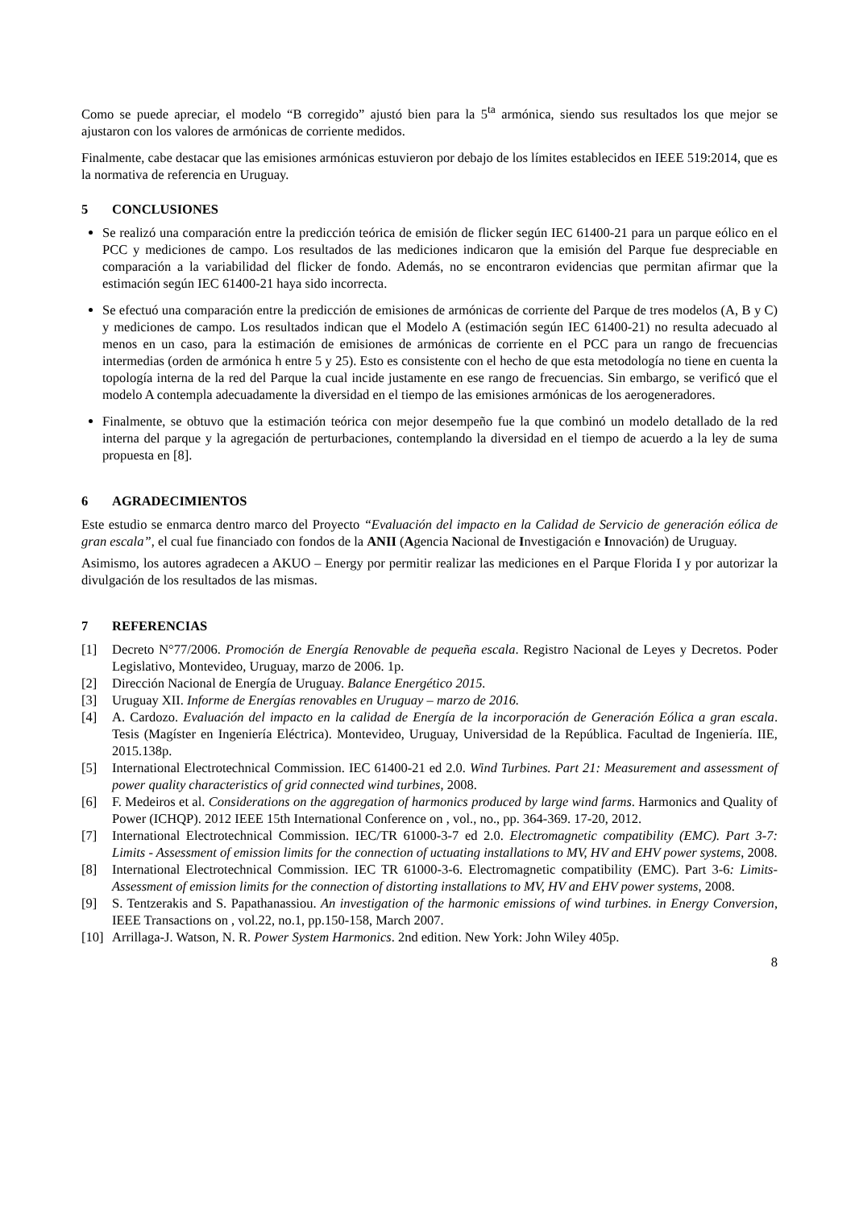Como se puede apreciar, el modelo “B corregido” ajustó bien para la 5<sup>ta</sup> armónica, siendo sus resultados los que mejor se ajustaron con los valores de armónicas de corriente medidos.
Finalmente, cabe destacar que las emisiones armónicas estuvieron por debajo de los límites establecidos en IEEE 519:2014, que es la normativa de referencia en Uruguay.
5 CONCLUSIONES
Se realizó una comparación entre la predicción teórica de emisión de flicker según IEC 61400-21 para un parque eólico en el PCC y mediciones de campo. Los resultados de las mediciones indicaron que la emisión del Parque fue despreciable en comparación a la variabilidad del flicker de fondo. Además, no se encontraron evidencias que permitan afirmar que la estimación según IEC 61400-21 haya sido incorrecta.
Se efectuó una comparación entre la predicción de emisiones de armónicas de corriente del Parque de tres modelos (A, B y C) y mediciones de campo. Los resultados indican que el Modelo A (estimación según IEC 61400-21) no resulta adecuado al menos en un caso, para la estimación de emisiones de armónicas de corriente en el PCC para un rango de frecuencias intermedias (orden de armónica h entre 5 y 25). Esto es consistente con el hecho de que esta metodología no tiene en cuenta la topología interna de la red del Parque la cual incide justamente en ese rango de frecuencias. Sin embargo, se verificó que el modelo A contempla adecuadamente la diversidad en el tiempo de las emisiones armónicas de los aerogeneradores.
Finalmente, se obtuvo que la estimación teórica con mejor desempeño fue la que combinó un modelo detallado de la red interna del parque y la agregación de perturbaciones, contemplando la diversidad en el tiempo de acuerdo a la ley de suma propuesta en [8].
6 AGRADECIMIENTOS
Este estudio se enmarca dentro marco del Proyecto “Evaluación del impacto en la Calidad de Servicio de generación eólica de gran escala”, el cual fue financiado con fondos de la ANII (Agencia Nacional de Investigación e Innovación) de Uruguay.
Asimismo, los autores agradecen a AKUO – Energy por permitir realizar las mediciones en el Parque Florida I y por autorizar la divulgación de los resultados de las mismas.
7 REFERENCIAS
[1] Decreto N°77/2006. Promoción de Energía Renovable de pequeña escala. Registro Nacional de Leyes y Decretos. Poder Legislativo, Montevideo, Uruguay, marzo de 2006. 1p.
[2] Dirección Nacional de Energía de Uruguay. Balance Energético 2015.
[3] Uruguay XII. Informe de Energías renovables en Uruguay – marzo de 2016.
[4] A. Cardozo. Evaluación del impacto en la calidad de Energía de la incorporación de Generación Eólica a gran escala. Tesis (Magíster en Ingeniería Eléctrica). Montevideo, Uruguay, Universidad de la República. Facultad de Ingeniería. IIE, 2015.138p.
[5] International Electrotechnical Commission. IEC 61400-21 ed 2.0. Wind Turbines. Part 21: Measurement and assessment of power quality characteristics of grid connected wind turbines, 2008.
[6] F. Medeiros et al. Considerations on the aggregation of harmonics produced by large wind farms. Harmonics and Quality of Power (ICHQP). 2012 IEEE 15th International Conference on , vol., no., pp. 364-369. 17-20, 2012.
[7] International Electrotechnical Commission. IEC/TR 61000-3-7 ed 2.0. Electromagnetic compatibility (EMC). Part 3-7: Limits - Assessment of emission limits for the connection of uctuating installations to MV, HV and EHV power systems, 2008.
[8] International Electrotechnical Commission. IEC TR 61000-3-6. Electromagnetic compatibility (EMC). Part 3-6: Limits- Assessment of emission limits for the connection of distorting installations to MV, HV and EHV power systems, 2008.
[9] S. Tentzerakis and S. Papathanassiou. An investigation of the harmonic emissions of wind turbines. in Energy Conversion, IEEE Transactions on , vol.22, no.1, pp.150-158, March 2007.
[10] Arrillaga-J. Watson, N. R. Power System Harmonics. 2nd edition. New York: John Wiley 405p.
8